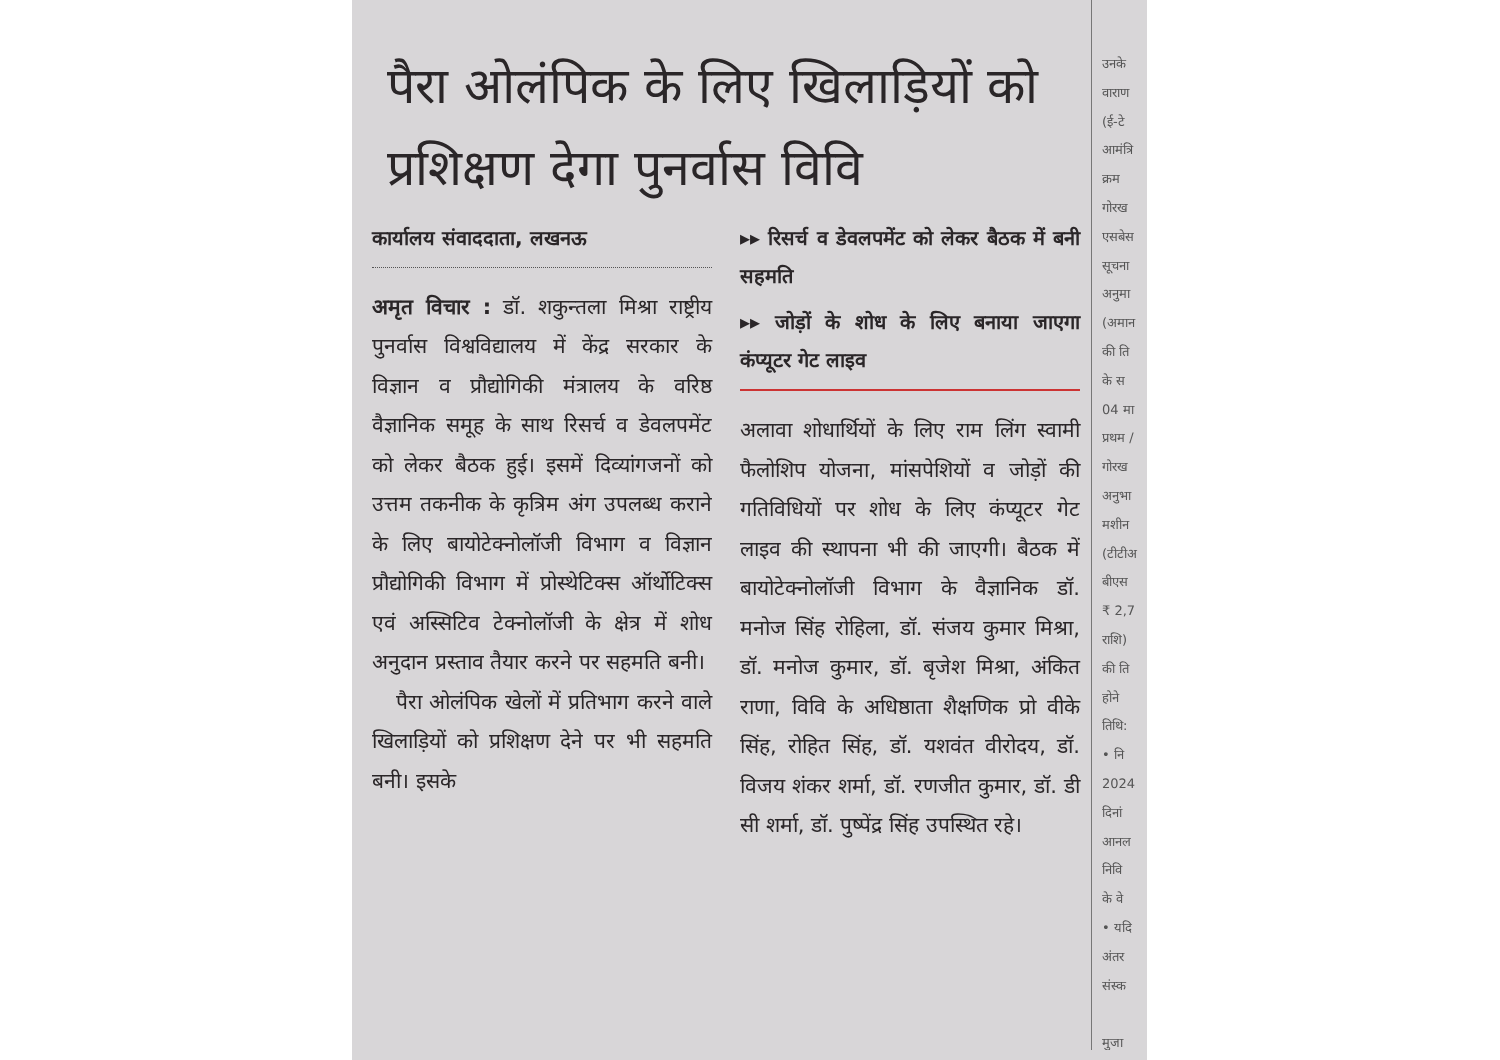पैरा ओलंपिक के लिए खिलाड़ियों को प्रशिक्षण देगा पुनर्वास विवि
कार्यालय संवाददाता, लखनऊ
अमृत विचार : डॉ. शकुन्तला मिश्रा राष्ट्रीय पुनर्वास विश्वविद्यालय में केंद्र सरकार के विज्ञान व प्रौद्योगिकी मंत्रालय के वरिष्ठ वैज्ञानिक समूह के साथ रिसर्च व डेवलपमेंट को लेकर बैठक हुई। इसमें दिव्यांगजनों को उत्तम तकनीक के कृत्रिम अंग उपलब्ध कराने के लिए बायोटेक्नोलॉजी विभाग व विज्ञान प्रौद्योगिकी विभाग में प्रोस्थेटिक्स ऑर्थोटिक्स एवं अस्सिटिव टेक्नोलॉजी के क्षेत्र में शोध अनुदान प्रस्ताव तैयार करने पर सहमति बनी।
पैरा ओलंपिक खेलों में प्रतिभाग करने वाले खिलाड़ियों को प्रशिक्षण देने पर भी सहमति बनी। इसके
▸▸ रिसर्च व डेवलपमेंट को लेकर बैठक में बनी सहमति
▸▸ जोड़ों के शोध के लिए बनाया जाएगा कंप्यूटर गेट लाइव
अलावा शोधार्थियों के लिए राम लिंग स्वामी फैलोशिप योजना, मांसपेशियों व जोड़ों की गतिविधियों पर शोध के लिए कंप्यूटर गेट लाइव की स्थापना भी की जाएगी। बैठक में बायोटेक्नोलॉजी विभाग के वैज्ञानिक डॉ. मनोज सिंह रोहिला, डॉ. संजय कुमार मिश्रा, डॉ. मनोज कुमार, डॉ. बृजेश मिश्रा, अंकित राणा, विवि के अधिष्ठाता शैक्षणिक प्रो वीके सिंह, रोहित सिंह, डॉ. यशवंत वीरोदय, डॉ. विजय शंकर शर्मा, डॉ. रणजीत कुमार, डॉ. डी सी शर्मा, डॉ. पुष्पेंद्र सिंह उपस्थित रहे।
उनके
वाराण
(ई-टे
आमंत्रि
क्रम
गोरख
एसबेस
सूचना
अनुमा
(अमान
की ति
के स
04 मा
प्रथम /
गोरख
अनुभा
मशीन
(टीटीअ
बीएस
₹ 2,7
राशि)
की ति
होने
तिथि:
• नि
2024
दिनां
आनल
निवि
के वे
• यदि
अंतर
संस्क
मुजा